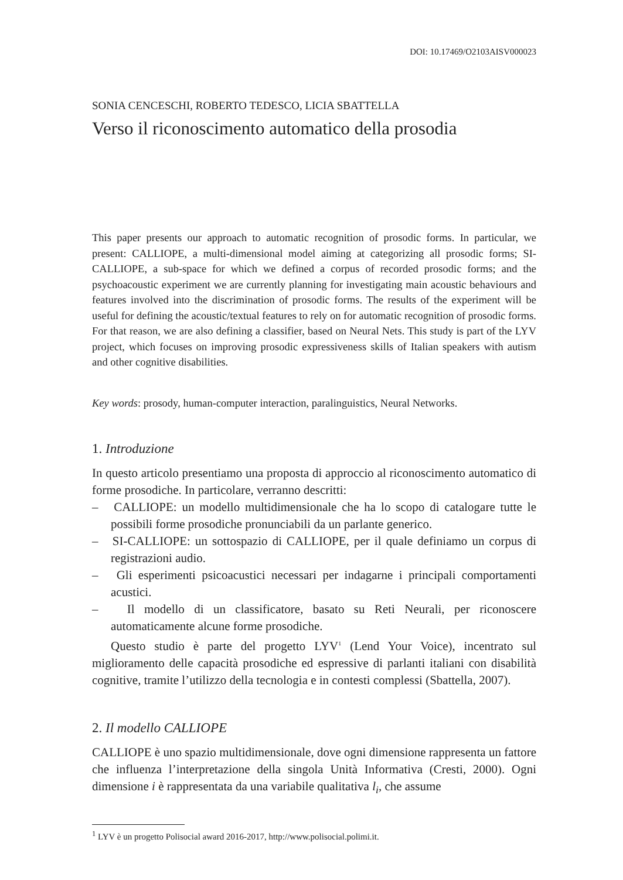DOI: 10.17469/O2103AISV000023
SONIA CENCESCHI, ROBERTO TEDESCO, LICIA SBATTELLA
Verso il riconoscimento automatico della prosodia
This paper presents our approach to automatic recognition of prosodic forms. In particular, we present: CALLIOPE, a multi-dimensional model aiming at categorizing all prosodic forms; SI-CALLIOPE, a sub-space for which we defined a corpus of recorded prosodic forms; and the psychoacoustic experiment we are currently planning for investigating main acoustic behaviours and features involved into the discrimination of prosodic forms. The results of the experiment will be useful for defining the acoustic/textual features to rely on for automatic recognition of prosodic forms. For that reason, we are also defining a classifier, based on Neural Nets. This study is part of the LYV project, which focuses on improving prosodic expressiveness skills of Italian speakers with autism and other cognitive disabilities.
Key words: prosody, human-computer interaction, paralinguistics, Neural Networks.
1. Introduzione
In questo articolo presentiamo una proposta di approccio al riconoscimento automatico di forme prosodiche. In particolare, verranno descritti:
– CALLIOPE: un modello multidimensionale che ha lo scopo di catalogare tutte le possibili forme prosodiche pronunciabili da un parlante generico.
– SI-CALLIOPE: un sottospazio di CALLIOPE, per il quale definiamo un corpus di registrazioni audio.
– Gli esperimenti psicoacustici necessari per indagarne i principali comportamenti acustici.
– Il modello di un classificatore, basato su Reti Neurali, per riconoscere automaticamente alcune forme prosodiche.
Questo studio è parte del progetto LYV<sup>1</sup> (Lend Your Voice), incentrato sul miglioramento delle capacità prosodiche ed espressive di parlanti italiani con disabilità cognitive, tramite l’utilizzo della tecnologia e in contesti complessi (Sbattella, 2007).
2. Il modello CALLIOPE
CALLIOPE è uno spazio multidimensionale, dove ogni dimensione rappresenta un fattore che influenza l’interpretazione della singola Unità Informativa (Cresti, 2000). Ogni dimensione i è rappresentata da una variabile qualitativa l<sub>i</sub>, che assume
<sup>1</sup> LYV è un progetto Polisocial award 2016-2017, http://www.polisocial.polimi.it.